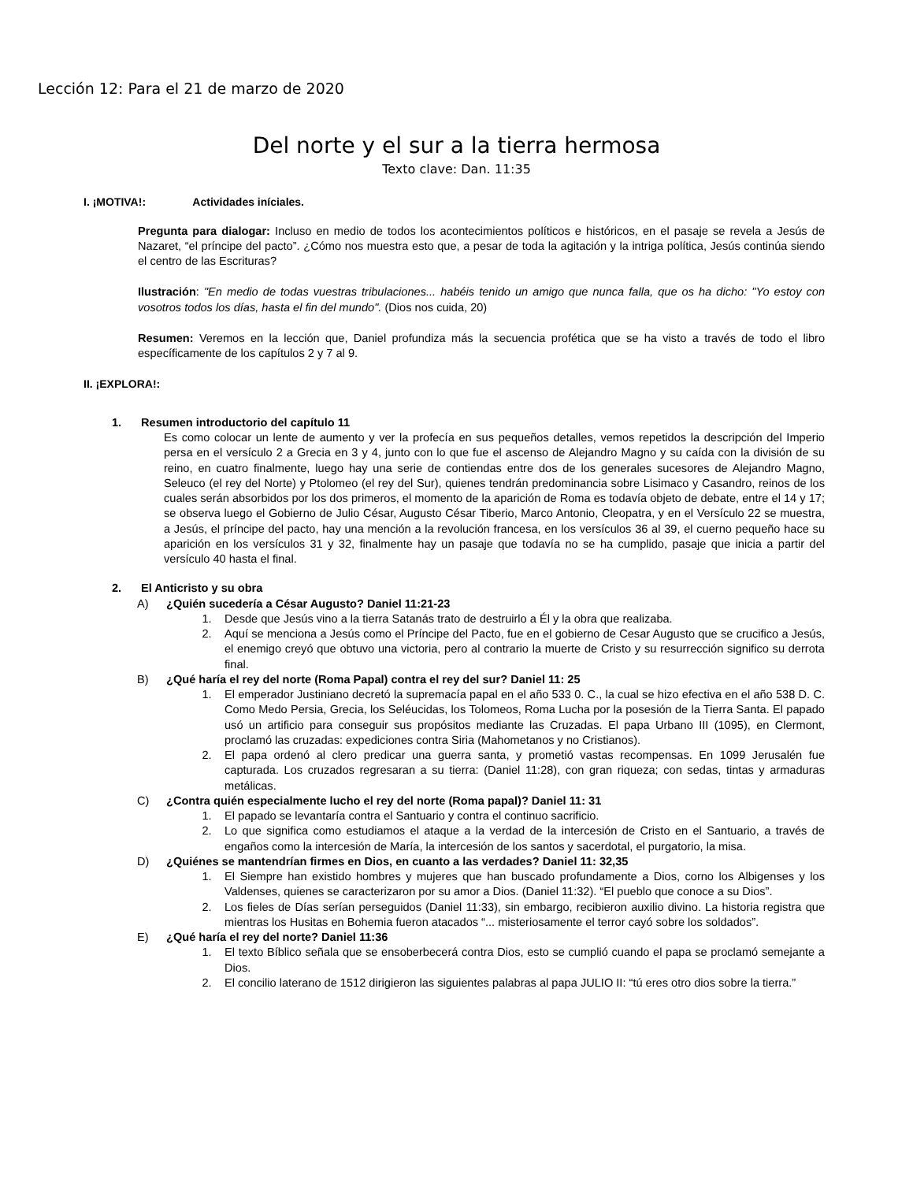Lección 12: Para el 21 de marzo de 2020
Del norte y el sur a la tierra hermosa
Texto clave: Dan. 11:35
I. ¡MOTIVA!: Actividades iníciales.
Pregunta para dialogar: Incluso en medio de todos los acontecimientos políticos e históricos, en el pasaje se revela a Jesús de Nazaret, “el príncipe del pacto”. ¿Cómo nos muestra esto que, a pesar de toda la agitación y la intriga política, Jesús continúa siendo el centro de las Escrituras?
Ilustración: "En medio de todas vuestras tribulaciones... habéis tenido un amigo que nunca falla, que os ha dicho: "Yo estoy con vosotros todos los días, hasta el fin del mundo". (Dios nos cuida, 20)
Resumen: Veremos en la lección que, Daniel profundiza más la secuencia profética que se ha visto a través de todo el libro específicamente de los capítulos 2 y 7 al 9.
II. ¡EXPLORA!:
1. Resumen introductorio del capítulo 11
Es como colocar un lente de aumento y ver la profecía en sus pequeños detalles, vemos repetidos la descripción del Imperio persa en el versículo 2 a Grecia en 3 y 4, junto con lo que fue el ascenso de Alejandro Magno y su caída con la división de su reino, en cuatro finalmente, luego hay una serie de contiendas entre dos de los generales sucesores de Alejandro Magno, Seleuco (el rey del Norte) y Ptolomeo (el rey del Sur), quienes tendrán predominancia sobre Lisimaco y Casandro, reinos de los cuales serán absorbidos por los dos primeros, el momento de la aparición de Roma es todavía objeto de debate, entre el 14 y 17; se observa luego el Gobierno de Julio César, Augusto César Tiberio, Marco Antonio, Cleopatra, y en el Versículo 22 se muestra, a Jesús, el príncipe del pacto, hay una mención a la revolución francesa, en los versículos 36 al 39, el cuerno pequeño hace su aparición en los versículos 31 y 32, finalmente hay un pasaje que todavía no se ha cumplido, pasaje que inicia a partir del versículo 40 hasta el final.
2. El Anticristo y su obra
A) ¿Quién sucedería a César Augusto? Daniel 11:21-23
1. Desde que Jesús vino a la tierra Satanás trato de destruirlo a Él y la obra que realizaba.
2. Aquí se menciona a Jesús como el Príncipe del Pacto, fue en el gobierno de Cesar Augusto que se crucifico a Jesús, el enemigo creyó que obtuvo una victoria, pero al contrario la muerte de Cristo y su resurrección significo su derrota final.
B) ¿Qué haría el rey del norte (Roma Papal) contra el rey del sur? Daniel 11: 25
1. El emperador Justiniano decretó la supremacía papal en el año 533 0. C., la cual se hizo efectiva en el año 538 D. C. Como Medo Persia, Grecia, los Seléucidas, los Tolomeos, Roma Lucha por la posesión de la Tierra Santa. El papado usó un artificio para conseguir sus propósitos mediante las Cruzadas. El papa Urbano III (1095), en Clermont, proclamó las cruzadas: expediciones contra Siria (Mahometanos y no Cristianos).
2. El papa ordenó al clero predicar una guerra santa, y prometió vastas recompensas. En 1099 Jerusalén fue capturada. Los cruzados regresaran a su tierra: (Daniel 11:28), con gran riqueza; con sedas, tintas y armaduras metálicas.
C) ¿Contra quién especialmente lucho el rey del norte (Roma papal)? Daniel 11: 31
1. El papado se levantaría contra el Santuario y contra el continuo sacrificio.
2. Lo que significa como estudiamos el ataque a la verdad de la intercesión de Cristo en el Santuario, a través de engaños como la intercesión de María, la intercesión de los santos y sacerdotal, el purgatorio, la misa.
D) ¿Quiénes se mantendrían firmes en Dios, en cuanto a las verdades? Daniel 11: 32,35
1. El Siempre han existido hombres y mujeres que han buscado profundamente a Dios, corno los Albigenses y los Valdenses, quienes se caracterizaron por su amor a Dios. (Daniel 11:32). “El pueblo que conoce a su Dios”.
2. Los fieles de Días serían perseguidos (Daniel 11:33), sin embargo, recibieron auxilio divino. La historia registra que mientras los Husitas en Bohemia fueron atacados “... misteriosamente el terror cayó sobre los soldados”.
E) ¿Qué haría el rey del norte? Daniel 11:36
1. El texto Bíblico señala que se ensoberbecerá contra Dios, esto se cumplió cuando el papa se proclamó semejante a Dios.
2. El concilio laterano de 1512 dirigieron las siguientes palabras al papa JULIO II: “tú eres otro dios sobre la tierra.”